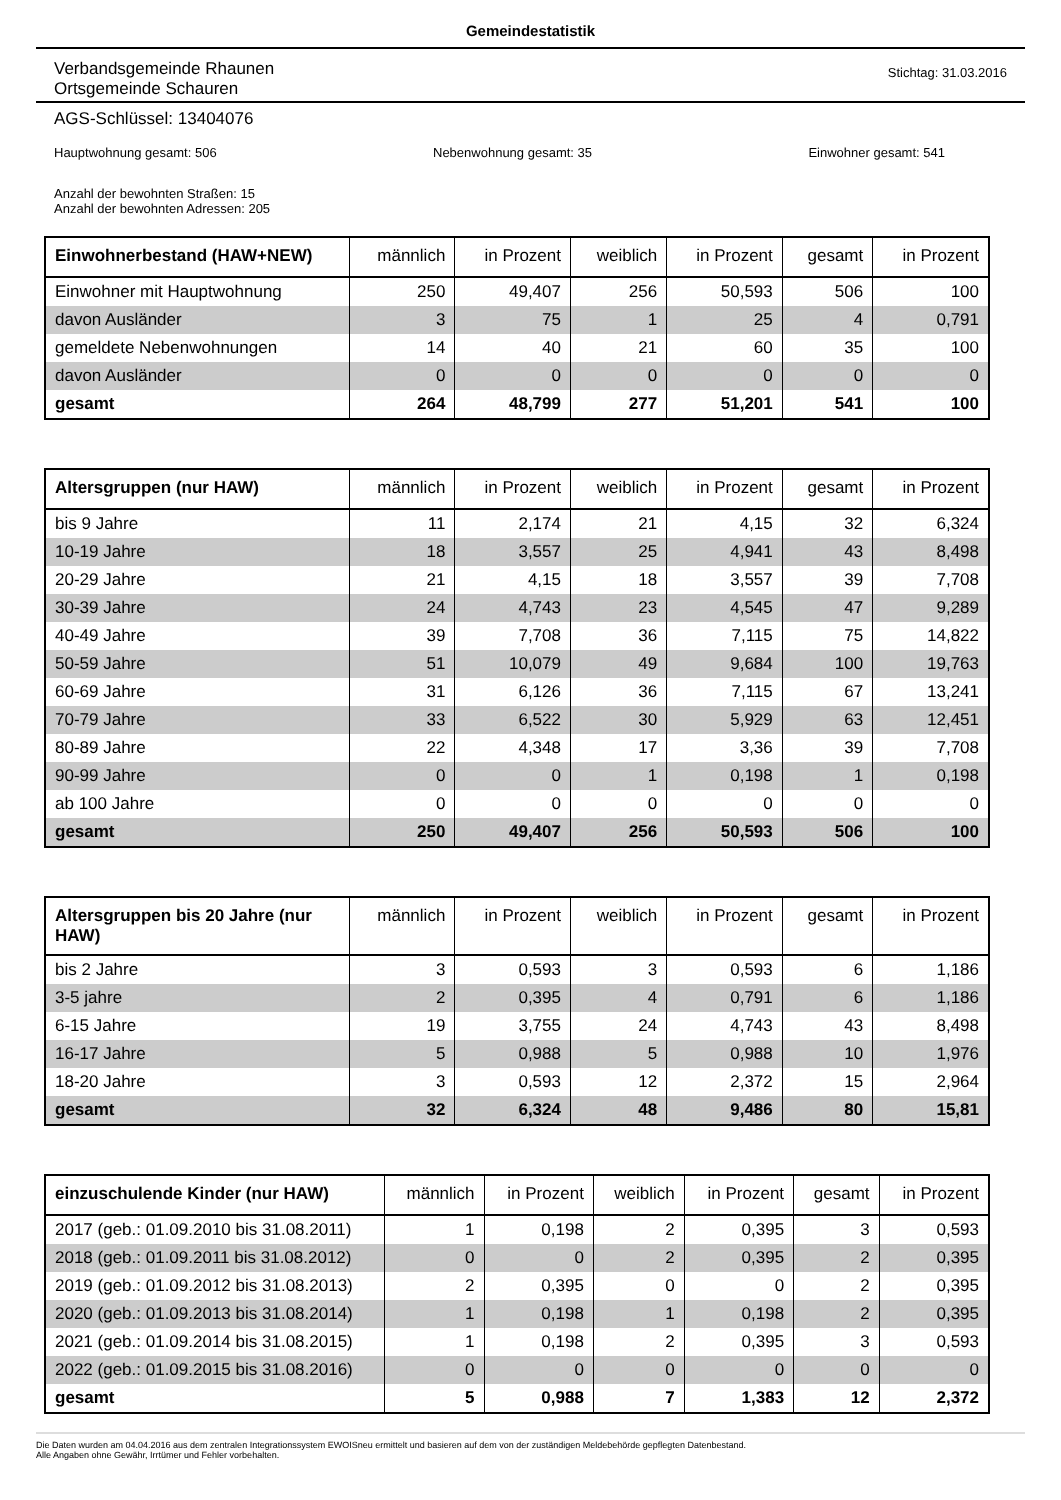Gemeindestatistik
Verbandsgemeinde Rhaunen
Ortsgemeinde Schauren
Stichtag: 31.03.2016
AGS-Schlüssel: 13404076
Hauptwohnung gesamt: 506 Nebenwohnung gesamt: 35 Einwohner gesamt: 541
Anzahl der bewohnten Straßen: 15
Anzahl der bewohnten Adressen: 205
| Einwohnerbestand (HAW+NEW) | männlich | in Prozent | weiblich | in Prozent | gesamt | in Prozent |
| --- | --- | --- | --- | --- | --- | --- |
| Einwohner mit Hauptwohnung | 250 | 49,407 | 256 | 50,593 | 506 | 100 |
| davon Ausländer | 3 | 75 | 1 | 25 | 4 | 0,791 |
| gemeldete Nebenwohnungen | 14 | 40 | 21 | 60 | 35 | 100 |
| davon Ausländer | 0 | 0 | 0 | 0 | 0 | 0 |
| gesamt | 264 | 48,799 | 277 | 51,201 | 541 | 100 |
| Altersgruppen (nur HAW) | männlich | in Prozent | weiblich | in Prozent | gesamt | in Prozent |
| --- | --- | --- | --- | --- | --- | --- |
| bis 9 Jahre | 11 | 2,174 | 21 | 4,15 | 32 | 6,324 |
| 10-19 Jahre | 18 | 3,557 | 25 | 4,941 | 43 | 8,498 |
| 20-29 Jahre | 21 | 4,15 | 18 | 3,557 | 39 | 7,708 |
| 30-39 Jahre | 24 | 4,743 | 23 | 4,545 | 47 | 9,289 |
| 40-49 Jahre | 39 | 7,708 | 36 | 7,115 | 75 | 14,822 |
| 50-59 Jahre | 51 | 10,079 | 49 | 9,684 | 100 | 19,763 |
| 60-69 Jahre | 31 | 6,126 | 36 | 7,115 | 67 | 13,241 |
| 70-79 Jahre | 33 | 6,522 | 30 | 5,929 | 63 | 12,451 |
| 80-89 Jahre | 22 | 4,348 | 17 | 3,36 | 39 | 7,708 |
| 90-99 Jahre | 0 | 0 | 1 | 0,198 | 1 | 0,198 |
| ab 100 Jahre | 0 | 0 | 0 | 0 | 0 | 0 |
| gesamt | 250 | 49,407 | 256 | 50,593 | 506 | 100 |
| Altersgruppen bis 20 Jahre (nur HAW) | männlich | in Prozent | weiblich | in Prozent | gesamt | in Prozent |
| --- | --- | --- | --- | --- | --- | --- |
| bis 2 Jahre | 3 | 0,593 | 3 | 0,593 | 6 | 1,186 |
| 3-5 jahre | 2 | 0,395 | 4 | 0,791 | 6 | 1,186 |
| 6-15 Jahre | 19 | 3,755 | 24 | 4,743 | 43 | 8,498 |
| 16-17 Jahre | 5 | 0,988 | 5 | 0,988 | 10 | 1,976 |
| 18-20 Jahre | 3 | 0,593 | 12 | 2,372 | 15 | 2,964 |
| gesamt | 32 | 6,324 | 48 | 9,486 | 80 | 15,81 |
| einzuschulende Kinder (nur HAW) | männlich | in Prozent | weiblich | in Prozent | gesamt | in Prozent |
| --- | --- | --- | --- | --- | --- | --- |
| 2017 (geb.: 01.09.2010 bis 31.08.2011) | 1 | 0,198 | 2 | 0,395 | 3 | 0,593 |
| 2018 (geb.: 01.09.2011 bis 31.08.2012) | 0 | 0 | 2 | 0,395 | 2 | 0,395 |
| 2019 (geb.: 01.09.2012 bis 31.08.2013) | 2 | 0,395 | 0 | 0 | 2 | 0,395 |
| 2020 (geb.: 01.09.2013 bis 31.08.2014) | 1 | 0,198 | 1 | 0,198 | 2 | 0,395 |
| 2021 (geb.: 01.09.2014 bis 31.08.2015) | 1 | 0,198 | 2 | 0,395 | 3 | 0,593 |
| 2022 (geb.: 01.09.2015 bis 31.08.2016) | 0 | 0 | 0 | 0 | 0 | 0 |
| gesamt | 5 | 0,988 | 7 | 1,383 | 12 | 2,372 |
Die Daten wurden am 04.04.2016 aus dem zentralen Integrationssystem EWOISneu ermittelt und basieren auf dem von der zuständigen Meldebehörde gepflegten Datenbestand.
Alle Angaben ohne Gewähr, Irrtümer und Fehler vorbehalten.